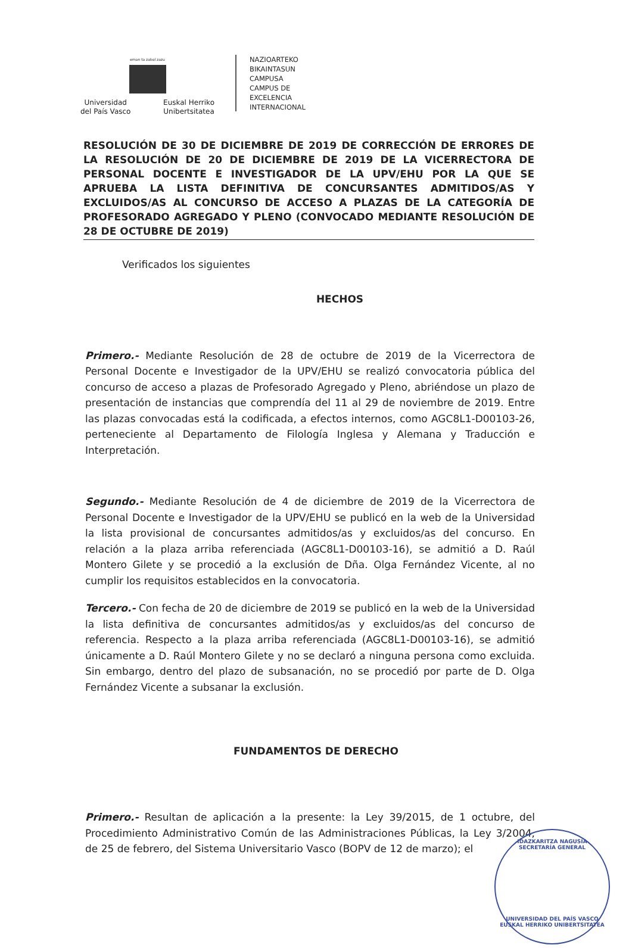eman ta zabal zazu
Universidad
del País Vasco Euskal Herriko
Unibertsitatea
NAZIOARTEKO
BIKAINTASUN
CAMPUSA
CAMPUS DE
EXCELENCIA
INTERNACIONAL
RESOLUCIÓN DE 30 DE DICIEMBRE DE 2019 DE CORRECCIÓN DE ERRORES DE LA RESOLUCIÓN DE 20 DE DICIEMBRE DE 2019 DE LA VICERRECTORA DE PERSONAL DOCENTE E INVESTIGADOR DE LA UPV/EHU POR LA QUE SE APRUEBA LA LISTA DEFINITIVA DE CONCURSANTES ADMITIDOS/AS Y EXCLUIDOS/AS AL CONCURSO DE ACCESO A PLAZAS DE LA CATEGORÍA DE PROFESORADO AGREGADO Y PLENO (CONVOCADO MEDIANTE RESOLUCIÓN DE 28 DE OCTUBRE DE 2019)
Verificados los siguientes
HECHOS
Primero.- Mediante Resolución de 28 de octubre de 2019 de la Vicerrectora de Personal Docente e Investigador de la UPV/EHU se realizó convocatoria pública del concurso de acceso a plazas de Profesorado Agregado y Pleno, abriéndose un plazo de presentación de instancias que comprendía del 11 al 29 de noviembre de 2019. Entre las plazas convocadas está la codificada, a efectos internos, como AGC8L1-D00103-26, perteneciente al Departamento de Filología Inglesa y Alemana y Traducción e Interpretación.
Segundo.- Mediante Resolución de 4 de diciembre de 2019 de la Vicerrectora de Personal Docente e Investigador de la UPV/EHU se publicó en la web de la Universidad la lista provisional de concursantes admitidos/as y excluidos/as del concurso. En relación a la plaza arriba referenciada (AGC8L1-D00103-16), se admitió a D. Raúl Montero Gilete y se procedió a la exclusión de Dña. Olga Fernández Vicente, al no cumplir los requisitos establecidos en la convocatoria.
Tercero.- Con fecha de 20 de diciembre de 2019 se publicó en la web de la Universidad la lista definitiva de concursantes admitidos/as y excluidos/as del concurso de referencia. Respecto a la plaza arriba referenciada (AGC8L1-D00103-16), se admitió únicamente a D. Raúl Montero Gilete y no se declaró a ninguna persona como excluida. Sin embargo, dentro del plazo de subsanación, no se procedió por parte de D. Olga Fernández Vicente a subsanar la exclusión.
FUNDAMENTOS DE DERECHO
Primero.- Resultan de aplicación a la presente: la Ley 39/2015, de 1 octubre, del Procedimiento Administrativo Común de las Administraciones Públicas, la Ley 3/2004, de 25 de febrero, del Sistema Universitario Vasco (BOPV de 12 de marzo); el
IDAZKARITZA NAGUSIA
SECRETARÍA GENERAL
UNIVERSIDAD DEL PAÍS VASCO
EUSKAL HERRIKO UNIBERTSITATEA